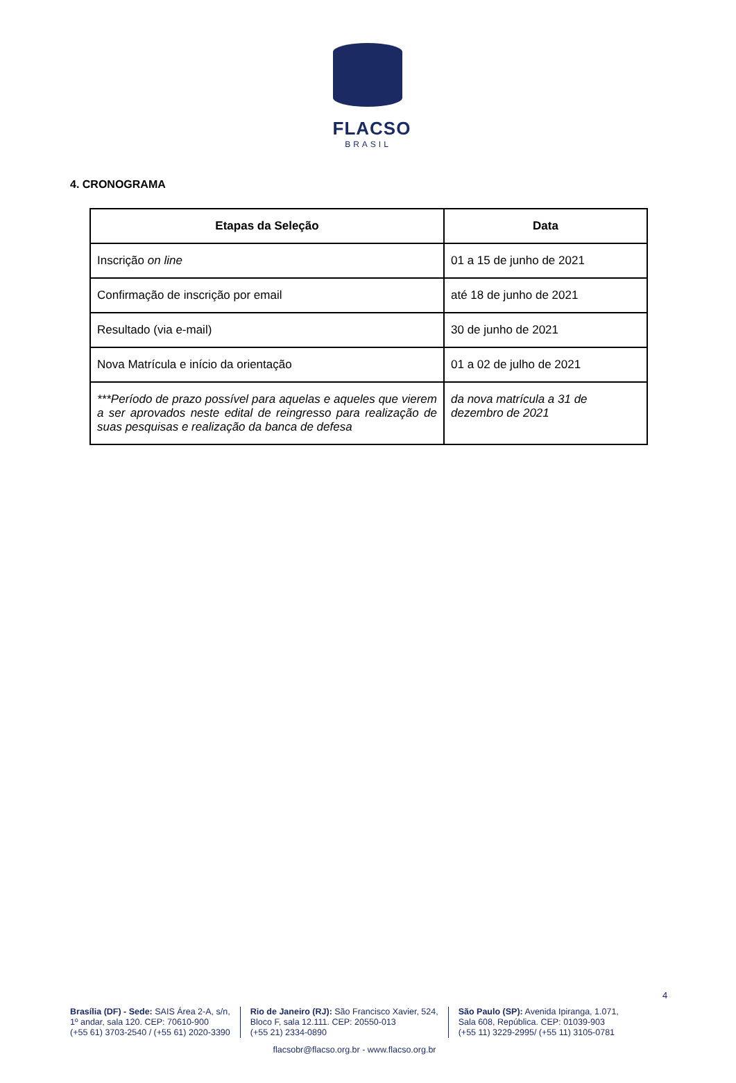FLACSO
BRASIL
4. CRONOGRAMA
| Etapas da Seleção | Data |
| --- | --- |
| Inscrição on line | 01 a 15 de junho de 2021 |
| Confirmação de inscrição por email | até 18 de junho de 2021 |
| Resultado (via e-mail) | 30 de junho de 2021 |
| Nova Matrícula e início da orientação | 01 a 02 de julho de 2021 |
| ***Período de prazo possível para aquelas e aqueles que vierem a ser aprovados neste edital de reingresso para realização de suas pesquisas e realização da banca de defesa | da nova matrícula a 31 de dezembro de 2021 |
4
Brasília (DF) - Sede: SAIS Área 2-A, s/n,
1º andar, sala 120. CEP: 70610-900
(+55 61) 3703-2540 / (+55 61) 2020-3390
Rio de Janeiro (RJ): São Francisco Xavier, 524,
Bloco F, sala 12.111. CEP: 20550-013
(+55 21) 2334-0890
São Paulo (SP): Avenida Ipiranga, 1.071,
Sala 608, República. CEP: 01039-903
(+55 11) 3229-2995/ (+55 11) 3105-0781
flacsobr@flacso.org.br - www.flacso.org.br